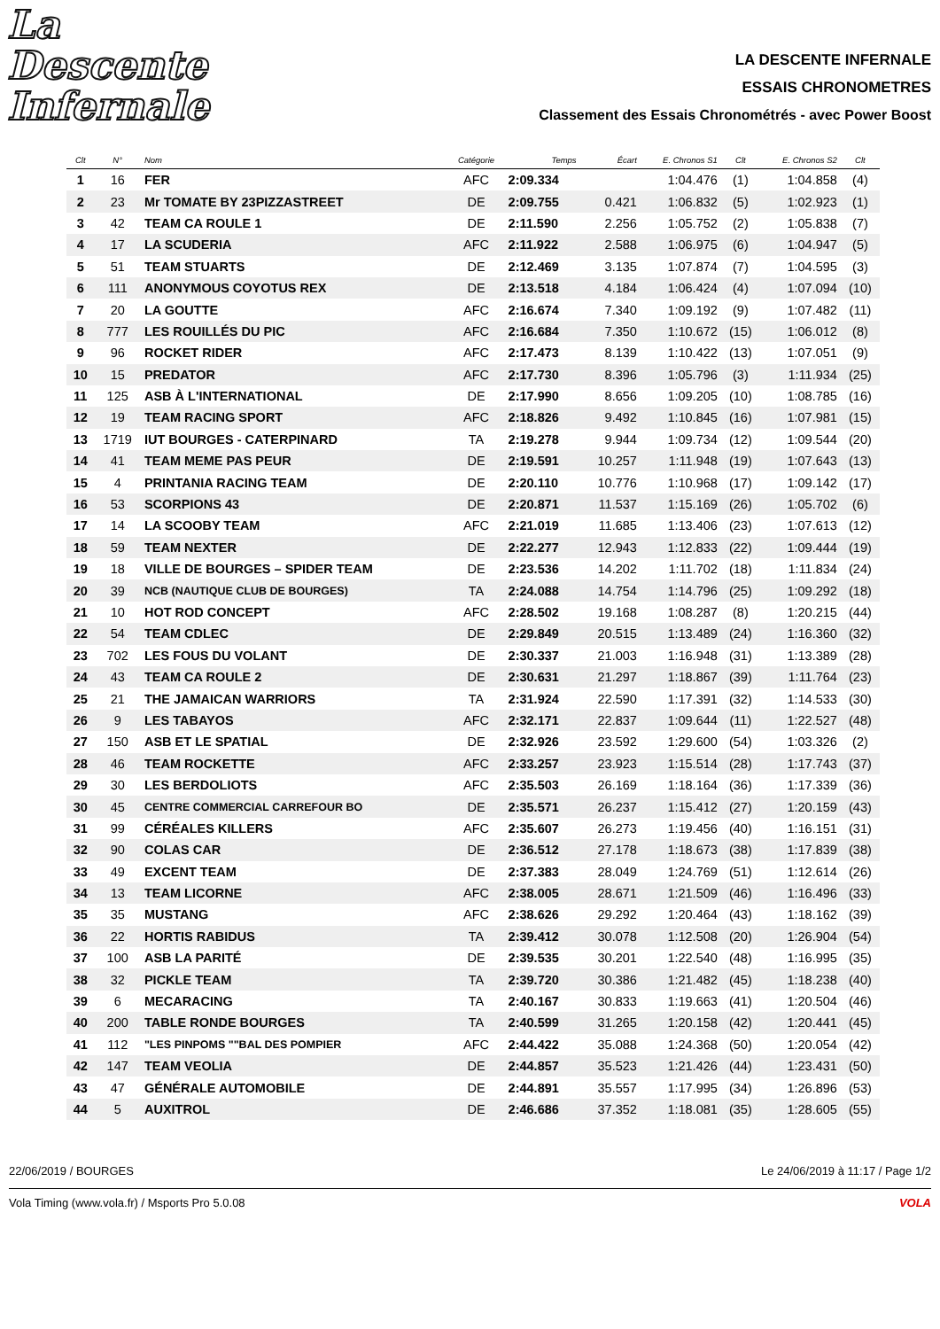La Descente
Infernale
LA DESCENTE INFERNALE
ESSAIS CHRONOMETRES
Classement des Essais Chronométrés - avec Power Boost
| Clt | N° | Nom | Catégorie | Temps | Écart | E. Chronos S1 | Clt | E. Chronos S2 | Clt |
| --- | --- | --- | --- | --- | --- | --- | --- | --- | --- |
| 1 | 16 | FER | AFC | 2:09.334 | | 1:04.476 | (1) | 1:04.858 | (4) |
| 2 | 23 | Mr TOMATE BY 23PIZZASTREET | DE | 2:09.755 | 0.421 | 1:06.832 | (5) | 1:02.923 | (1) |
| 3 | 42 | TEAM CA ROULE 1 | DE | 2:11.590 | 2.256 | 1:05.752 | (2) | 1:05.838 | (7) |
| 4 | 17 | LA SCUDERIA | AFC | 2:11.922 | 2.588 | 1:06.975 | (6) | 1:04.947 | (5) |
| 5 | 51 | TEAM STUARTS | DE | 2:12.469 | 3.135 | 1:07.874 | (7) | 1:04.595 | (3) |
| 6 | 111 | ANONYMOUS COYOTUS REX | DE | 2:13.518 | 4.184 | 1:06.424 | (4) | 1:07.094 | (10) |
| 7 | 20 | LA GOUTTE | AFC | 2:16.674 | 7.340 | 1:09.192 | (9) | 1:07.482 | (11) |
| 8 | 777 | LES ROUILLÉS DU PIC | AFC | 2:16.684 | 7.350 | 1:10.672 | (15) | 1:06.012 | (8) |
| 9 | 96 | ROCKET RIDER | AFC | 2:17.473 | 8.139 | 1:10.422 | (13) | 1:07.051 | (9) |
| 10 | 15 | PREDATOR | AFC | 2:17.730 | 8.396 | 1:05.796 | (3) | 1:11.934 | (25) |
| 11 | 125 | ASB À L'INTERNATIONAL | DE | 2:17.990 | 8.656 | 1:09.205 | (10) | 1:08.785 | (16) |
| 12 | 19 | TEAM RACING SPORT | AFC | 2:18.826 | 9.492 | 1:10.845 | (16) | 1:07.981 | (15) |
| 13 | 1719 | IUT BOURGES - CATERPINARD | TA | 2:19.278 | 9.944 | 1:09.734 | (12) | 1:09.544 | (20) |
| 14 | 41 | TEAM MEME PAS PEUR | DE | 2:19.591 | 10.257 | 1:11.948 | (19) | 1:07.643 | (13) |
| 15 | 4 | PRINTANIA RACING TEAM | DE | 2:20.110 | 10.776 | 1:10.968 | (17) | 1:09.142 | (17) |
| 16 | 53 | SCORPIONS 43 | DE | 2:20.871 | 11.537 | 1:15.169 | (26) | 1:05.702 | (6) |
| 17 | 14 | LA SCOOBY TEAM | AFC | 2:21.019 | 11.685 | 1:13.406 | (23) | 1:07.613 | (12) |
| 18 | 59 | TEAM NEXTER | DE | 2:22.277 | 12.943 | 1:12.833 | (22) | 1:09.444 | (19) |
| 19 | 18 | VILLE DE BOURGES – SPIDER TEAM | DE | 2:23.536 | 14.202 | 1:11.702 | (18) | 1:11.834 | (24) |
| 20 | 39 | NCB (NAUTIQUE CLUB DE BOURGES) | TA | 2:24.088 | 14.754 | 1:14.796 | (25) | 1:09.292 | (18) |
| 21 | 10 | HOT ROD CONCEPT | AFC | 2:28.502 | 19.168 | 1:08.287 | (8) | 1:20.215 | (44) |
| 22 | 54 | TEAM CDLEC | DE | 2:29.849 | 20.515 | 1:13.489 | (24) | 1:16.360 | (32) |
| 23 | 702 | LES FOUS DU VOLANT | DE | 2:30.337 | 21.003 | 1:16.948 | (31) | 1:13.389 | (28) |
| 24 | 43 | TEAM CA ROULE 2 | DE | 2:30.631 | 21.297 | 1:18.867 | (39) | 1:11.764 | (23) |
| 25 | 21 | THE JAMAICAN WARRIORS | TA | 2:31.924 | 22.590 | 1:17.391 | (32) | 1:14.533 | (30) |
| 26 | 9 | LES TABAYOS | AFC | 2:32.171 | 22.837 | 1:09.644 | (11) | 1:22.527 | (48) |
| 27 | 150 | ASB ET LE SPATIAL | DE | 2:32.926 | 23.592 | 1:29.600 | (54) | 1:03.326 | (2) |
| 28 | 46 | TEAM ROCKETTE | AFC | 2:33.257 | 23.923 | 1:15.514 | (28) | 1:17.743 | (37) |
| 29 | 30 | LES BERDOLIOTS | AFC | 2:35.503 | 26.169 | 1:18.164 | (36) | 1:17.339 | (36) |
| 30 | 45 | CENTRE COMMERCIAL CARREFOUR BO | DE | 2:35.571 | 26.237 | 1:15.412 | (27) | 1:20.159 | (43) |
| 31 | 99 | CÉRÉALES KILLERS | AFC | 2:35.607 | 26.273 | 1:19.456 | (40) | 1:16.151 | (31) |
| 32 | 90 | COLAS CAR | DE | 2:36.512 | 27.178 | 1:18.673 | (38) | 1:17.839 | (38) |
| 33 | 49 | EXCENT TEAM | DE | 2:37.383 | 28.049 | 1:24.769 | (51) | 1:12.614 | (26) |
| 34 | 13 | TEAM LICORNE | AFC | 2:38.005 | 28.671 | 1:21.509 | (46) | 1:16.496 | (33) |
| 35 | 35 | MUSTANG | AFC | 2:38.626 | 29.292 | 1:20.464 | (43) | 1:18.162 | (39) |
| 36 | 22 | HORTIS RABIDUS | TA | 2:39.412 | 30.078 | 1:12.508 | (20) | 1:26.904 | (54) |
| 37 | 100 | ASB LA PARITÉ | DE | 2:39.535 | 30.201 | 1:22.540 | (48) | 1:16.995 | (35) |
| 38 | 32 | PICKLE TEAM | TA | 2:39.720 | 30.386 | 1:21.482 | (45) | 1:18.238 | (40) |
| 39 | 6 | MECARACING | TA | 2:40.167 | 30.833 | 1:19.663 | (41) | 1:20.504 | (46) |
| 40 | 200 | TABLE RONDE BOURGES | TA | 2:40.599 | 31.265 | 1:20.158 | (42) | 1:20.441 | (45) |
| 41 | 112 | "LES PINPOMS ""BAL DES POMPIER | AFC | 2:44.422 | 35.088 | 1:24.368 | (50) | 1:20.054 | (42) |
| 42 | 147 | TEAM VEOLIA | DE | 2:44.857 | 35.523 | 1:21.426 | (44) | 1:23.431 | (50) |
| 43 | 47 | GÉNÉRALE AUTOMOBILE | DE | 2:44.891 | 35.557 | 1:17.995 | (34) | 1:26.896 | (53) |
| 44 | 5 | AUXITROL | DE | 2:46.686 | 37.352 | 1:18.081 | (35) | 1:28.605 | (55) |
22/06/2019 / BOURGES Le 24/06/2019 à 11:17 / Page 1/2
Vola Timing (www.vola.fr) / Msports Pro 5.0.08 VOLA